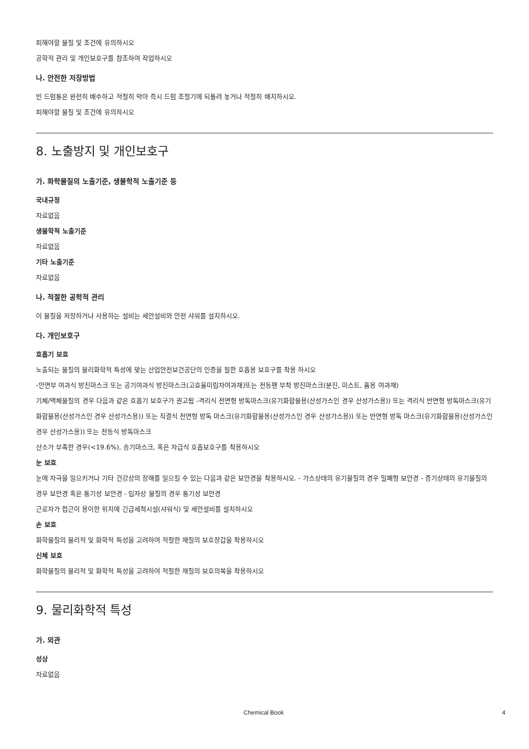피해야할 물질 및 조건에 유의하시오
공학적 관리 및 개인보호구를 참조하여 작업하시오
나. 안전한 저장방법
빈 드럼통은 완전히 배수하고 적절히 막아 즉시 드럼 조절기에 되돌려 놓거나 적절히 배치하시오.
피해야할 물질 및 조건에 유의하시오
8. 노출방지 및 개인보호구
가. 화학물질의 노출기준, 생물학적 노출기준 등
국내규정
자료없음
생물학적 노출기준
자료없음
기타 노출기준
자료없음
나. 적절한 공학적 관리
이 물질을 저장하거나 사용하는 설비는 세안설비와 안전 샤워를 설치하시오.
다. 개인보호구
호흡기 보호
노출되는 물질의 물리화학적 특성에 맞는 산업안전보건공단의 인증을 필한 호흡용 보호구를 착용 하시오
-안면부 여과식 방진마스크 또는 공기여과식 방진마스크(고효율미립자여과재)또는 전동팬 부착 방진마스크(분진, 미스트, 흄용 여과재)
기체/액체물질의 경우 다음과 같은 호흡기 보호구가 권고됨 -격리식 전면형 방독마스크(유기화합물용(산성가스인 경우 산성가스용)) 또는 격리식 반면형 방독마스크(유기화합물용(산성가스인 경우 산성가스용)) 또는 직결식 전면형 방독 마스크(유기화합물용(산성가스인 경우 산성가스용)) 또는 반면형 방독 마스크(유기화합물용(산성가스인 경우 산성가스용)) 또는 전동식 방독마스크
산소가 부족한 경우(<19.6%), 송기마스크, 혹은 자급식 호흡보호구를 착용하시오
눈 보호
눈에 자극을 일으키거나 기타 건강상의 장해를 일으킬 수 있는 다음과 같은 보안경을 착용하시오. - 가스상태의 유기물질의 경우 밀폐형 보안경 - 증기상태의 유기물질의 경우 보안경 혹은 통기성 보안경 - 입자상 물질의 경우 통기성 보안경
근로자가 접근이 용이한 위치에 긴급세척시설(샤워식) 및 세안설비를 설치하시오
손 보호
화학물질의 물리적 및 화학적 특성을 고려하여 적절한 재질의 보호장갑을 착용하시오
신체 보호
화학물질의 물리적 및 화학적 특성을 고려하여 적절한 재질의 보호의복을 착용하시오
9. 물리화학적 특성
가. 외관
성상
자료없음
Chemical Book 4